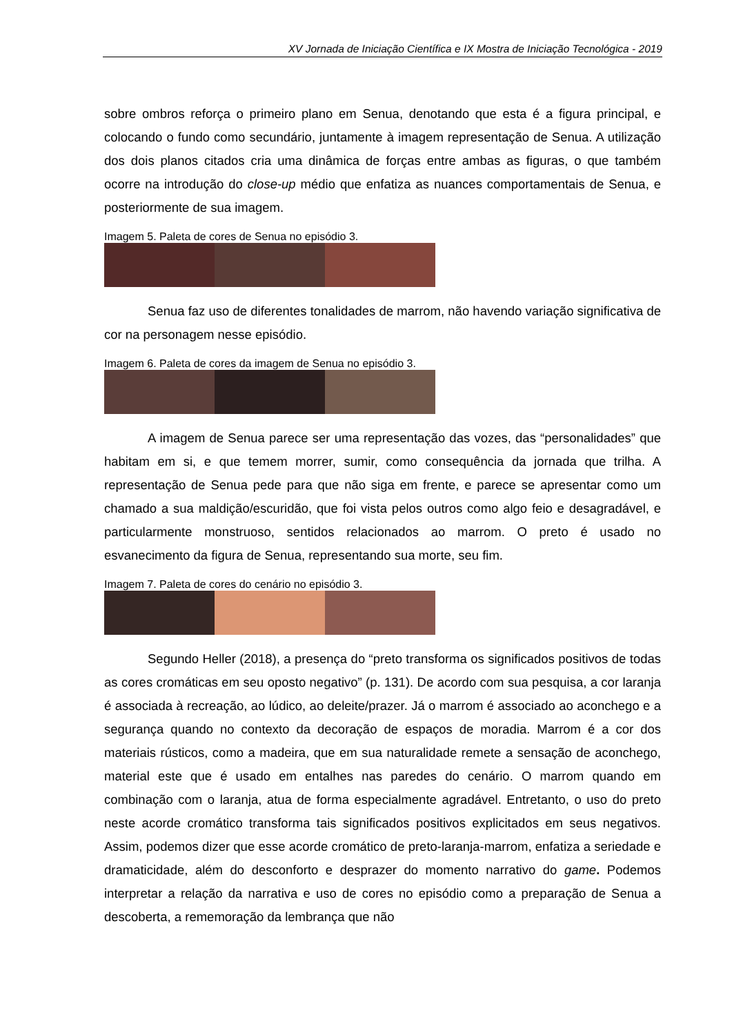XV Jornada de Iniciação Científica e IX Mostra de Iniciação Tecnológica - 2019
sobre ombros reforça o primeiro plano em Senua, denotando que esta é a figura principal, e colocando o fundo como secundário, juntamente à imagem representação de Senua. A utilização dos dois planos citados cria uma dinâmica de forças entre ambas as figuras, o que também ocorre na introdução do close-up médio que enfatiza as nuances comportamentais de Senua, e posteriormente de sua imagem.
Imagem 5. Paleta de cores de Senua no episódio 3.
Senua faz uso de diferentes tonalidades de marrom, não havendo variação significativa de cor na personagem nesse episódio.
Imagem 6. Paleta de cores da imagem de Senua no episódio 3.
A imagem de Senua parece ser uma representação das vozes, das “personalidades” que habitam em si, e que temem morrer, sumir, como consequência da jornada que trilha. A representação de Senua pede para que não siga em frente, e parece se apresentar como um chamado a sua maldição/escuridão, que foi vista pelos outros como algo feio e desagradável, e particularmente monstruoso, sentidos relacionados ao marrom. O preto é usado no esvanecimento da figura de Senua, representando sua morte, seu fim.
Imagem 7. Paleta de cores do cenário no episódio 3.
Segundo Heller (2018), a presença do “preto transforma os significados positivos de todas as cores cromáticas em seu oposto negativo” (p. 131). De acordo com sua pesquisa, a cor laranja é associada à recreação, ao lúdico, ao deleite/prazer. Já o marrom é associado ao aconchego e a segurança quando no contexto da decoração de espaços de moradia. Marrom é a cor dos materiais rústicos, como a madeira, que em sua naturalidade remete a sensação de aconchego, material este que é usado em entalhes nas paredes do cenário. O marrom quando em combinação com o laranja, atua de forma especialmente agradável. Entretanto, o uso do preto neste acorde cromático transforma tais significados positivos explicitados em seus negativos. Assim, podemos dizer que esse acorde cromático de preto-laranja-marrom, enfatiza a seriedade e dramaticidade, além do desconforto e desprazer do momento narrativo do game. Podemos interpretar a relação da narrativa e uso de cores no episódio como a preparação de Senua a descoberta, a rememoração da lembrança que não